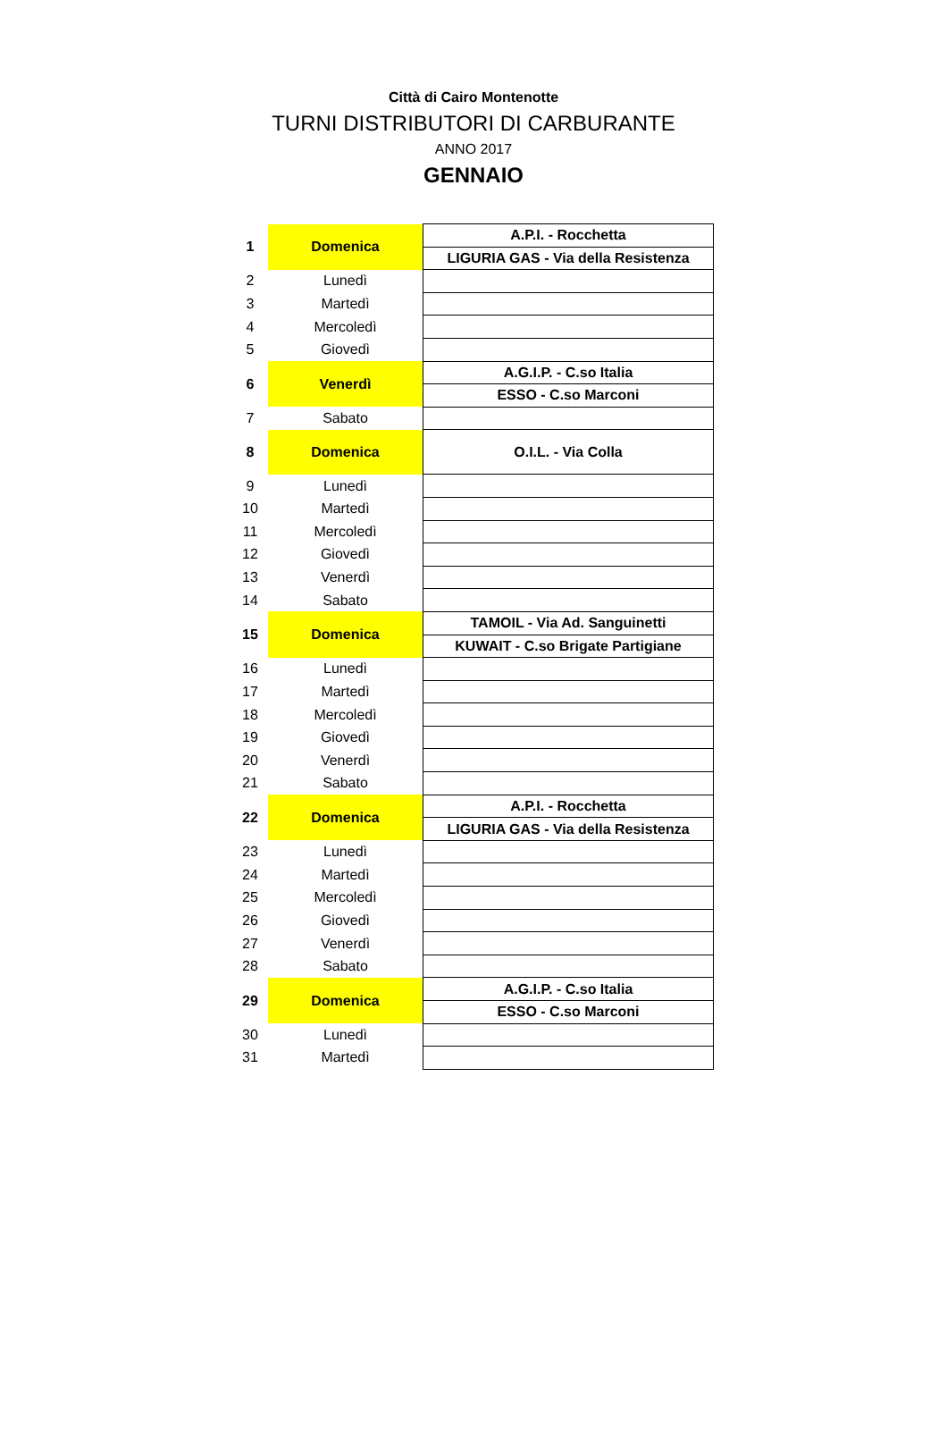Città di Cairo Montenotte
TURNI DISTRIBUTORI DI CARBURANTE
ANNO 2017
GENNAIO
| 1 | Domenica | A.P.I. - Rocchetta |
| | | LIGURIA GAS - Via della Resistenza |
| 2 | Lunedì | |
| 3 | Martedì | |
| 4 | Mercoledì | |
| 5 | Giovedì | |
| 6 | Venerdì | A.G.I.P. - C.so Italia |
| | | ESSO - C.so Marconi |
| 7 | Sabato | |
| 8 | Domenica | O.I.L. - Via Colla |
| 9 | Lunedì | |
| 10 | Martedì | |
| 11 | Mercoledì | |
| 12 | Giovedì | |
| 13 | Venerdì | |
| 14 | Sabato | |
| 15 | Domenica | TAMOIL - Via Ad. Sanguinetti |
| | | KUWAIT - C.so Brigate Partigiane |
| 16 | Lunedì | |
| 17 | Martedì | |
| 18 | Mercoledì | |
| 19 | Giovedì | |
| 20 | Venerdì | |
| 21 | Sabato | |
| 22 | Domenica | A.P.I. - Rocchetta |
| | | LIGURIA GAS - Via della Resistenza |
| 23 | Lunedì | |
| 24 | Martedì | |
| 25 | Mercoledì | |
| 26 | Giovedì | |
| 27 | Venerdì | |
| 28 | Sabato | |
| 29 | Domenica | A.G.I.P. - C.so Italia |
| | | ESSO - C.so Marconi |
| 30 | Lunedì | |
| 31 | Martedì | |